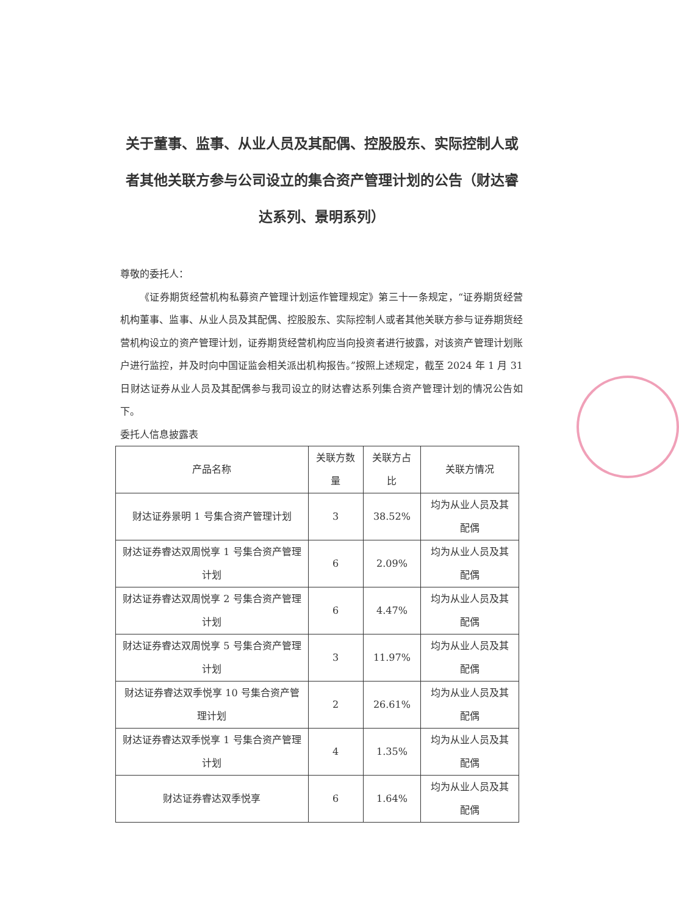关于董事、监事、从业人员及其配偶、控股股东、实际控制人或者其他关联方参与公司设立的集合资产管理计划的公告（财达睿达系列、景明系列）
尊敬的委托人：
《证券期货经营机构私募资产管理计划运作管理规定》第三十一条规定，“证券期货经营机构董事、监事、从业人员及其配偶、控股股东、实际控制人或者其他关联方参与证券期货经营机构设立的资产管理计划，证券期货经营机构应当向投资者进行披露，对该资产管理计划账户进行监控，并及时向中国证监会相关派出机构报告。”按照上述规定，截至 2024 年 1 月 31 日财达证券从业人员及其配偶参与我司设立的财达睿达系列集合资产管理计划的情况公告如下。
委托人信息披露表
| 产品名称 | 关联方数量 | 关联方占比 | 关联方情况 |
| --- | --- | --- | --- |
| 财达证券景明 1 号集合资产管理计划 | 3 | 38.52% | 均为从业人员及其配偶 |
| 财达证券睿达双周悦享 1 号集合资产管理计划 | 6 | 2.09% | 均为从业人员及其配偶 |
| 财达证券睿达双周悦享 2 号集合资产管理计划 | 6 | 4.47% | 均为从业人员及其配偶 |
| 财达证券睿达双周悦享 5 号集合资产管理计划 | 3 | 11.97% | 均为从业人员及其配偶 |
| 财达证券睿达双季悦享 10 号集合资产管理计划 | 2 | 26.61% | 均为从业人员及其配偶 |
| 财达证券睿达双季悦享 1 号集合资产管理计划 | 4 | 1.35% | 均为从业人员及其配偶 |
| 财达证券睿达双季悦享 | 6 | 1.64% | 均为从业人员及其配偶 |